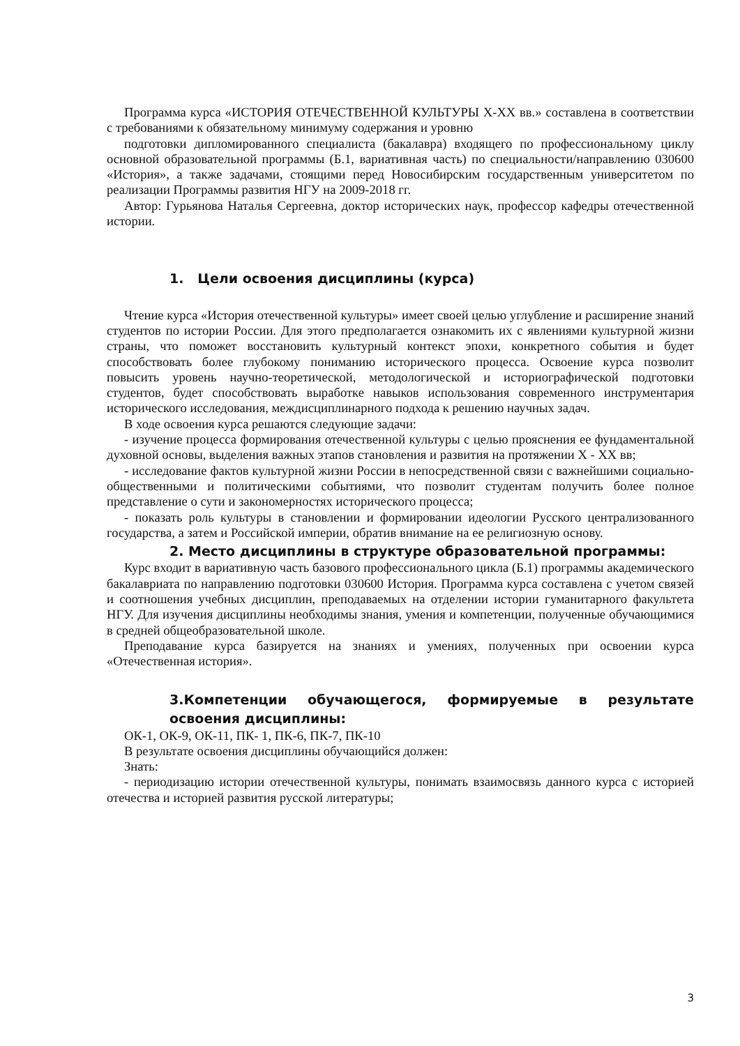Программа курса «ИСТОРИЯ ОТЕЧЕСТВЕННОЙ КУЛЬТУРЫ X-XX вв.» составлена в соответствии с требованиями к обязательному минимуму содержания и уровню
подготовки дипломированного специалиста (бакалавра) входящего по профессиональному циклу основной образовательной программы (Б.1, вариативная часть) по специальности/направлению 030600 «История», а также задачами, стоящими перед Новосибирским государственным университетом по реализации Программы развития НГУ на 2009-2018 гг.
Автор: Гурьянова Наталья Сергеевна, доктор исторических наук, профессор кафедры отечественной истории.
1. Цели освоения дисциплины (курса)
Чтение курса «История отечественной культуры» имеет своей целью углубление и расширение знаний студентов по истории России. Для этого предполагается ознакомить их с явлениями культурной жизни страны, что поможет восстановить культурный контекст эпохи, конкретного события и будет способствовать более глубокому пониманию исторического процесса. Освоение курса позволит повысить уровень научно-теоретической, методологической и историографической подготовки студентов, будет способствовать выработке навыков использования современного инструментария исторического исследования, междисциплинарного подхода к решению научных задач.
В ходе освоения курса решаются следующие задачи:
- изучение процесса формирования отечественной культуры с целью прояснения ее фундаментальной духовной основы, выделения важных этапов становления и развития на протяжении X - XX вв;
- исследование фактов культурной жизни России в непосредственной связи с важнейшими социально-общественными и политическими событиями, что позволит студентам получить более полное представление о сути и закономерностях исторического процесса;
- показать роль культуры в становлении и формировании идеологии Русского централизованного государства, а затем и Российской империи, обратив внимание на ее религиозную основу.
2. Место дисциплины в структуре образовательной программы:
Курс входит в вариативную часть базового профессионального цикла (Б.1) программы академического бакалавриата по направлению подготовки 030600 История. Программа курса составлена с учетом связей и соотношения учебных дисциплин, преподаваемых на отделении истории гуманитарного факультета НГУ. Для изучения дисциплины необходимы знания, умения и компетенции, полученные обучающимися в средней общеобразовательной школе.
Преподавание курса базируется на знаниях и умениях, полученных при освоении курса «Отечественная история».
3.Компетенции обучающегося, формируемые в результате освоения дисциплины:
ОК-1, ОК-9, ОК-11, ПК- 1, ПК-6, ПК-7, ПК-10
В результате освоения дисциплины обучающийся должен:
Знать:
- периодизацию истории отечественной культуры, понимать взаимосвязь данного курса с историей отечества и историей развития русской литературы;
3